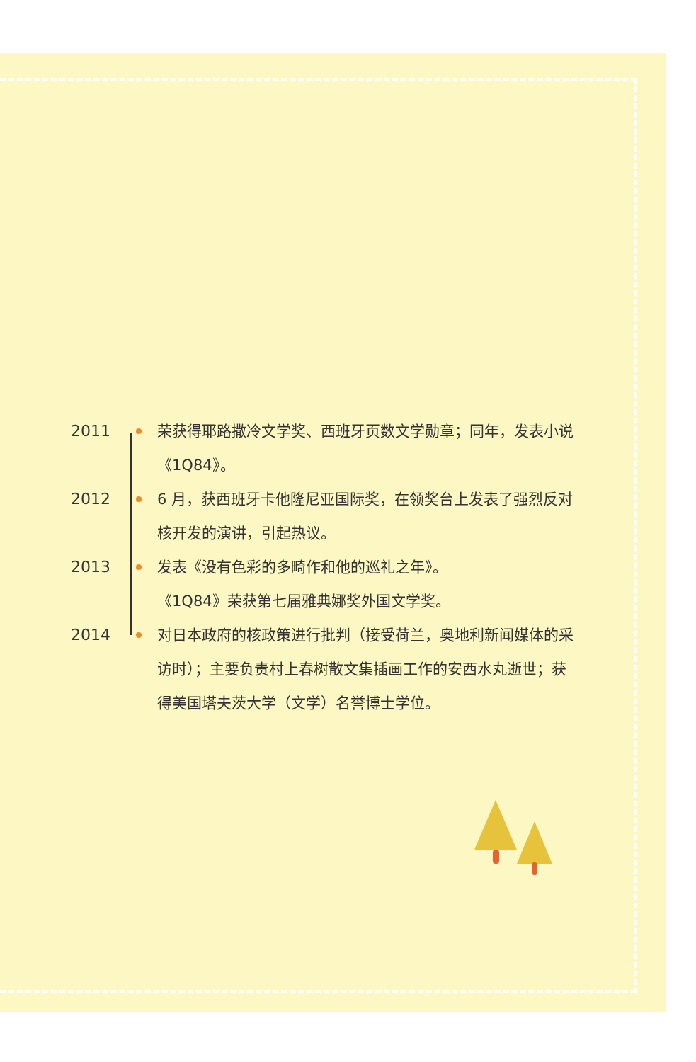2011 荣获得耶路撒冷文学奖、西班牙页数文学勋章；同年，发表小说《1Q84》。
2012 6 月，获西班牙卡他隆尼亚国际奖，在领奖台上发表了强烈反对核开发的演讲，引起热议。
2013 发表《没有色彩的多畸作和他的巡礼之年》。
《1Q84》荣获第七届雅典娜奖外国文学奖。
2014 对日本政府的核政策进行批判（接受荷兰，奥地利新闻媒体的采访时）；主要负责村上春树散文集插画工作的安西水丸逝世；获得美国塔夫茨大学（文学）名誉博士学位。